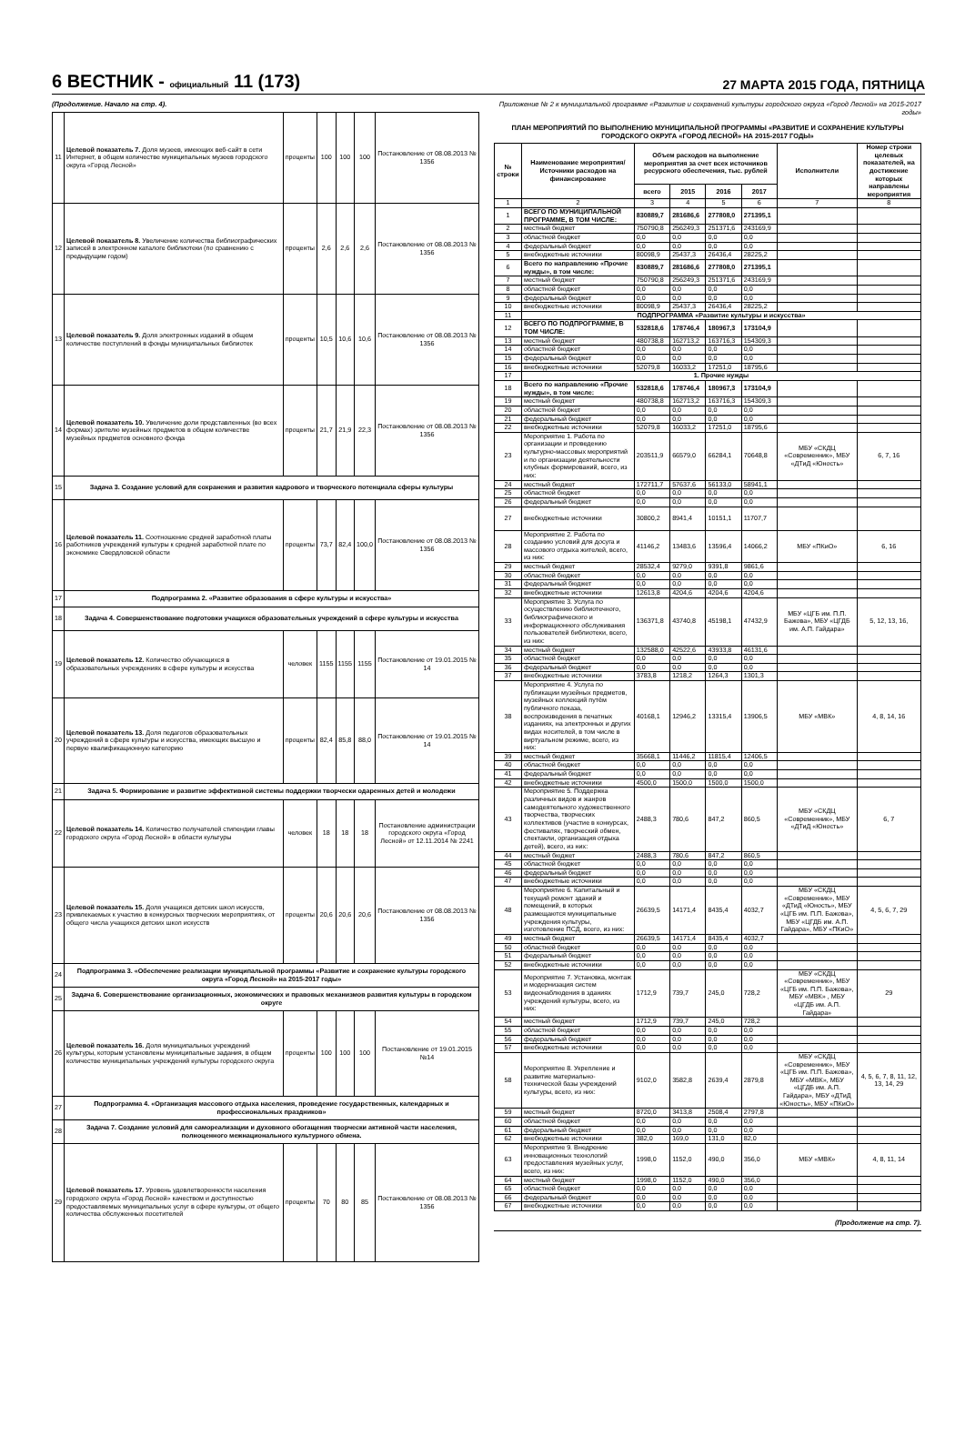6 ВЕСТНИК - официальный 11 (173)
27 МАРТА 2015 ГОДА, ПЯТНИЦА
(Продолжение. Начало на стр. 4).
| 11 | Целевой показатель 7. Доля музеев, имеющих веб-сайт в сети Интернет, в общем количестве муниципальных музеев городского округа «Город Лесной» | проценты | 100 | 100 | 100 | Постановление от 08.08.2013 № 1356 |
| 12 | Целевой показатель 8. Увеличение количества библиографических записей в электронном каталоге библиотеки (по сравнению с предыдущим годом) | проценты | 2,6 | 2,6 | 2,6 | Постановление от 08.08.2013 № 1356 |
| 13 | Целевой показатель 9. Доля электронных изданий в общем количестве поступлений в фонды муниципальных библиотек | проценты | 10,5 | 10,6 | 10,6 | Постановление от 08.08.2013 № 1356 |
| 14 | Целевой показатель 10. Увеличение доли представленных (во всех формах) зрителю музейных предметов в общем количестве музейных предметов основного фонда | проценты | 21,7 | 21,9 | 22,3 | Постановление от 08.08.2013 № 1356 |
| 15 | Задача 3. Создание условий для сохранения и развития кадрового и творческого потенциала сферы культуры | | | | | |
| 16 | Целевой показатель 11. Соотношение средней заработной платы работников учреждений культуры к средней заработной плате по экономике Свердловской области | проценты | 73,7 | 82,4 | 100,0 | Постановление от 08.08.2013 № 1356 |
| 17 | Подпрограмма 2. «Развитие образования в сфере культуры и искусства» | | | | | |
| 18 | Задача 4. Совершенствование подготовки учащихся образовательных учреждений в сфере культуры и искусства | | | | | |
| 19 | Целевой показатель 12. Количество обучающихся в образовательных учреждениях в сфере культуры и искусства | человек | 1155 | 1155 | 1155 | Постановление от 19.01.2015 № 14 |
| 20 | Целевой показатель 13. Доля педагогов образовательных учреждений в сфере культуры и искусства, имеющих высшую и первую квалификационную категорию | проценты | 82,4 | 85,8 | 88,0 | Постановление от 19.01.2015 № 14 |
| 21 | Задача 5. Формирование и развитие эффективной системы поддержки творчески одаренных детей и молодежи | | | | | |
| 22 | Целевой показатель 14. Количество получателей стипендии главы городского округа «Город Лесной» в области культуры | человек | 18 | 18 | 18 | Постановление администрации городского округа «Город Лесной» от 12.11.2014 № 2241 |
| 23 | Целевой показатель 15. Доля учащихся детских школ искусств, привлекаемых к участию в конкурсных творческих мероприятиях, от общего числа учащихся детских школ искусств | проценты | 20,6 | 20,6 | 20,6 | Постановление от 08.08.2013 № 1356 |
| 24 | Подпрограмма 3. «Обеспечение реализации муниципальной программы «Развитие и сохранение культуры городского округа «Город Лесной» на 2015-2017 годы» | | | | | |
| 25 | Задача 6. Совершенствование организационных, экономических и правовых механизмов развития культуры в городском округе | | | | | |
| 26 | Целевой показатель 16. Доля муниципальных учреждений культуры, которым установлены муниципальные задания, в общем количестве муниципальных учреждений культуры городского округа | проценты | 100 | 100 | 100 | Постановление от 19.01.2015 №14 |
| 27 | Подпрограмма 4. «Организация массового отдыха населения, проведение государственных, календарных и профессиональных праздников» | | | | | |
| 28 | Задача 7. Создание условий для самореализации и духовного обогащения творчески активной части населения, полноценного межнационального культурного обмена. | | | | | |
| 29 | Целевой показатель 17. Уровень удовлетворенности населения городского округа «Город Лесной» качеством и доступностью предоставляемых муниципальных услуг в сфере культуры, от общего количества обслуженных посетителей | проценты | 70 | 80 | 85 | Постановление от 08.08.2013 № 1356 |
Приложение № 2 к муниципальной программе «Развитие и сохранений культуры городского округа «Город Лесной» на 2015-2017 годы»
ПЛАН МЕРОПРИЯТИЙ ПО ВЫПОЛНЕНИЮ МУНИЦИПАЛЬНОЙ ПРОГРАММЫ «РАЗВИТИЕ И СОХРАНЕНИЕ КУЛЬТУРЫ ГОРОДСКОГО ОКРУГА «ГОРОД ЛЕСНОЙ» НА 2015-2017 ГОДЫ»
| № строки | Наименование мероприятия/ Источники расходов на финансирование | Объем расходов на выполнение мероприятия за счет всех источников ресурсного обеспечения, тыс. рублей | | | | Исполнители | Номер строки целевых показателей, на достижение которых направлены мероприятия |
| --- | --- | --- | --- | --- | --- | --- | --- |
| | | всего | 2015 | 2016 | 2017 | | |
| 1 | 2 | 3 | 4 | 5 | 6 | 7 | 8 |
| 1 | ВСЕГО ПО МУНИЦИПАЛЬНОЙ ПРОГРАММЕ, В ТОМ ЧИСЛЕ: | 830889,7 | 281686,6 | 277808,0 | 271395,1 | | |
| 2 | местный бюджет | 750790,8 | 256249,3 | 251371,6 | 243169,9 | | |
| 3 | областной бюджет | 0,0 | 0,0 | 0,0 | 0,0 | | |
| 4 | федеральный бюджет | 0,0 | 0,0 | 0,0 | 0,0 | | |
| 5 | внебюджетные источники | 80098,9 | 25437,3 | 26436,4 | 28225,2 | | |
| 6 | Всего по направлению «Прочие нужды», в том числе: | 830889,7 | 281686,6 | 277808,0 | 271395,1 | | |
| 7 | местный бюджет | 750790,8 | 256249,3 | 251371,6 | 243169,9 | | |
| 8 | областной бюджет | 0,0 | 0,0 | 0,0 | 0,0 | | |
| 9 | федеральный бюджет | 0,0 | 0,0 | 0,0 | 0,0 | | |
| 10 | внебюджетные источники | 80098,9 | 25437,3 | 26436,4 | 28225,2 | | |
| 11 | ПОДПРОГРАММА «Развитие культуры и искусства» | | | | | | |
| 12 | ВСЕГО ПО ПОДПРОГРАММЕ, В ТОМ ЧИСЛЕ: | 532818,6 | 178746,4 | 180967,3 | 173104,9 | | |
| 13 | местный бюджет | 480738,8 | 162713,2 | 163716,3 | 154309,3 | | |
| 14 | областной бюджет | 0,0 | 0,0 | 0,0 | 0,0 | | |
| 15 | федеральный бюджет | 0,0 | 0,0 | 0,0 | 0,0 | | |
| 16 | внебюджетные источники | 52079,8 | 16033,2 | 17251,0 | 18795,6 | | |
| 17 | 1. Прочие нужды | | | | | | |
| 18 | Всего по направлению «Прочие нужды», в том числе: | 532818,6 | 178746,4 | 180967,3 | 173104,9 | | |
| 19 | местный бюджет | 480738,8 | 162713,2 | 163716,3 | 154309,3 | | |
| 20 | областной бюджет | 0,0 | 0,0 | 0,0 | 0,0 | | |
| 21 | федеральный бюджет | 0,0 | 0,0 | 0,0 | 0,0 | | |
| 22 | внебюджетные источники | 52079,8 | 16033,2 | 17251,0 | 18795,6 | | |
| 23 | Мероприятие 1. Работа по организации и проведению культурно-массовых мероприятий и по организации деятельности клубных формирований, всего, из них: | 203511,9 | 66579,0 | 66284,1 | 70648,8 | МБУ «СКДЦ «Современник», МБУ «ДТиД «Юность» | 6, 7, 16 |
| 24 | местный бюджет | 172711,7 | 57637,6 | 56133,0 | 58941,1 | | |
| 25 | областной бюджет | 0,0 | 0,0 | 0,0 | 0,0 | | |
| 26 | федеральный бюджет | 0,0 | 0,0 | 0,0 | 0,0 | | |
| 27 | внебюджетные источники | 30800,2 | 8941,4 | 10151,1 | 11707,7 | | |
| 28 | Мероприятие 2. Работа по созданию условий для досуга и массового отдыха жителей, всего, из них: | 41146,2 | 13483,6 | 13596,4 | 14066,2 | МБУ «ПКиО» | 6, 16 |
| 29 | местный бюджет | 28532,4 | 9279,0 | 9391,8 | 9861,6 | | |
| 30 | областной бюджет | 0,0 | 0,0 | 0,0 | 0,0 | | |
| 31 | федеральный бюджет | 0,0 | 0,0 | 0,0 | 0,0 | | |
| 32 | внебюджетные источники | 12613,8 | 4204,6 | 4204,6 | 4204,6 | | |
| 33 | Мероприятие 3. Услуга по осуществлению библиотечного, библиографического и информационного обслуживания пользователей библиотеки, всего, из них: | 136371,8 | 43740,8 | 45198,1 | 47432,9 | МБУ «ЦГБ им. П.П. Бажова», МБУ «ЦГДБ им. А.П. Гайдара» | 5, 12, 13, 16, |
| 34 | местный бюджет | 132588,0 | 42522,6 | 43933,8 | 46131,6 | | |
| 35 | областной бюджет | 0,0 | 0,0 | 0,0 | 0,0 | | |
| 36 | федеральный бюджет | 0,0 | 0,0 | 0,0 | 0,0 | | |
| 37 | внебюджетные источники | 3783,8 | 1218,2 | 1264,3 | 1301,3 | | |
| 38 | Мероприятие 4. Услуга по публикации музейных предметов, музейных коллекций путём публичного показа, воспроизведения в печатных изданиях, на электронных и других видах носителей, в том числе в виртуальном режиме, всего, из них: | 40168,1 | 12946,2 | 13315,4 | 13906,5 | МБУ «МВК» | 4, 8, 14, 16 |
| 39 | местный бюджет | 35668,1 | 11446,2 | 11815,4 | 12406,5 | | |
| 40 | областной бюджет | 0,0 | 0,0 | 0,0 | 0,0 | | |
| 41 | федеральный бюджет | 0,0 | 0,0 | 0,0 | 0,0 | | |
| 42 | внебюджетные источники | 4500,0 | 1500,0 | 1500,0 | 1500,0 | | |
| 43 | Мероприятие 5. Поддержка различных видов и жанров самодеятельного художественного творчества, творческих коллективов (участие в конкурсах, фестивалях, творческий обмен, спектакли, организация отдыха детей), всего, из них: | 2488,3 | 780,6 | 847,2 | 860,5 | МБУ «СКДЦ «Современник», МБУ «ДТиД «Юность» | 6, 7 |
| 44 | местный бюджет | 2488,3 | 780,6 | 847,2 | 860,5 | | |
| 45 | областной бюджет | 0,0 | 0,0 | 0,0 | 0,0 | | |
| 46 | федеральный бюджет | 0,0 | 0,0 | 0,0 | 0,0 | | |
| 47 | внебюджетные источники | 0,0 | 0,0 | 0,0 | 0,0 | | |
| 48 | Мероприятие 6. Капитальный и текущий ремонт зданий и помещений, в которых размещаются муниципальные учреждения культуры, изготовление ПСД, всего, из них: | 26639,5 | 14171,4 | 8435,4 | 4032,7 | МБУ «СКДЦ «Современник», МБУ «ДТиД «Юность», МБУ «ЦГБ им. П.П. Бажова», МБУ «ЦГДБ им. А.П. Гайдара», МБУ «ПКиО» | 4, 5, 6, 7, 29 |
| 49 | местный бюджет | 26639,5 | 14171,4 | 8435,4 | 4032,7 | | |
| 50 | областной бюджет | 0,0 | 0,0 | 0,0 | 0,0 | | |
| 51 | федеральный бюджет | 0,0 | 0,0 | 0,0 | 0,0 | | |
| 52 | внебюджетные источники | 0,0 | 0,0 | 0,0 | 0,0 | | |
| 53 | Мероприятие 7. Установка, монтаж и модернизация систем видеонаблюдения в зданиях учреждений культуры, всего, из них: | 1712,9 | 739,7 | 245,0 | 728,2 | МБУ «СКДЦ «Современник», МБУ «ЦГБ им. П.П. Бажова», МБУ «МВК» , МБУ «ЦГДБ им. А.П. Гайдара» | 29 |
| 54 | местный бюджет | 1712,9 | 739,7 | 245,0 | 728,2 | | |
| 55 | областной бюджет | 0,0 | 0,0 | 0,0 | 0,0 | | |
| 56 | федеральный бюджет | 0,0 | 0,0 | 0,0 | 0,0 | | |
| 57 | внебюджетные источники | 0,0 | 0,0 | 0,0 | 0,0 | | |
| 58 | Мероприятие 8. Укрепление и развитие материально-технической базы учреждений культуры, всего, из них: | 9102,0 | 3582,8 | 2639,4 | 2879,8 | МБУ «СКДЦ «Современник», МБУ «ЦГБ им. П.П. Бажова», МБУ «МВК», МБУ «ЦГДБ им. А.П. Гайдара», МБУ «ДТиД «Юность», МБУ «ПКиО» | 4, 5, 6, 7, 8, 11, 12, 13, 14, 29 |
| 59 | местный бюджет | 8720,0 | 3413,8 | 2508,4 | 2797,8 | | |
| 60 | областной бюджет | 0,0 | 0,0 | 0,0 | 0,0 | | |
| 61 | федеральный бюджет | 0,0 | 0,0 | 0,0 | 0,0 | | |
| 62 | внебюджетные источники | 382,0 | 169,0 | 131,0 | 82,0 | | |
| 63 | Мероприятие 9. Внедрение инновационных технологий предоставления музейных услуг, всего, из них: | 1998,0 | 1152,0 | 490,0 | 356,0 | МБУ «МВК» | 4, 8, 11, 14 |
| 64 | местный бюджет | 1998,0 | 1152,0 | 490,0 | 356,0 | | |
| 65 | областной бюджет | 0,0 | 0,0 | 0,0 | 0,0 | | |
| 66 | федеральный бюджет | 0,0 | 0,0 | 0,0 | 0,0 | | |
| 67 | внебюджетные источники | 0,0 | 0,0 | 0,0 | 0,0 | | |
(Продолжение на стр. 7).